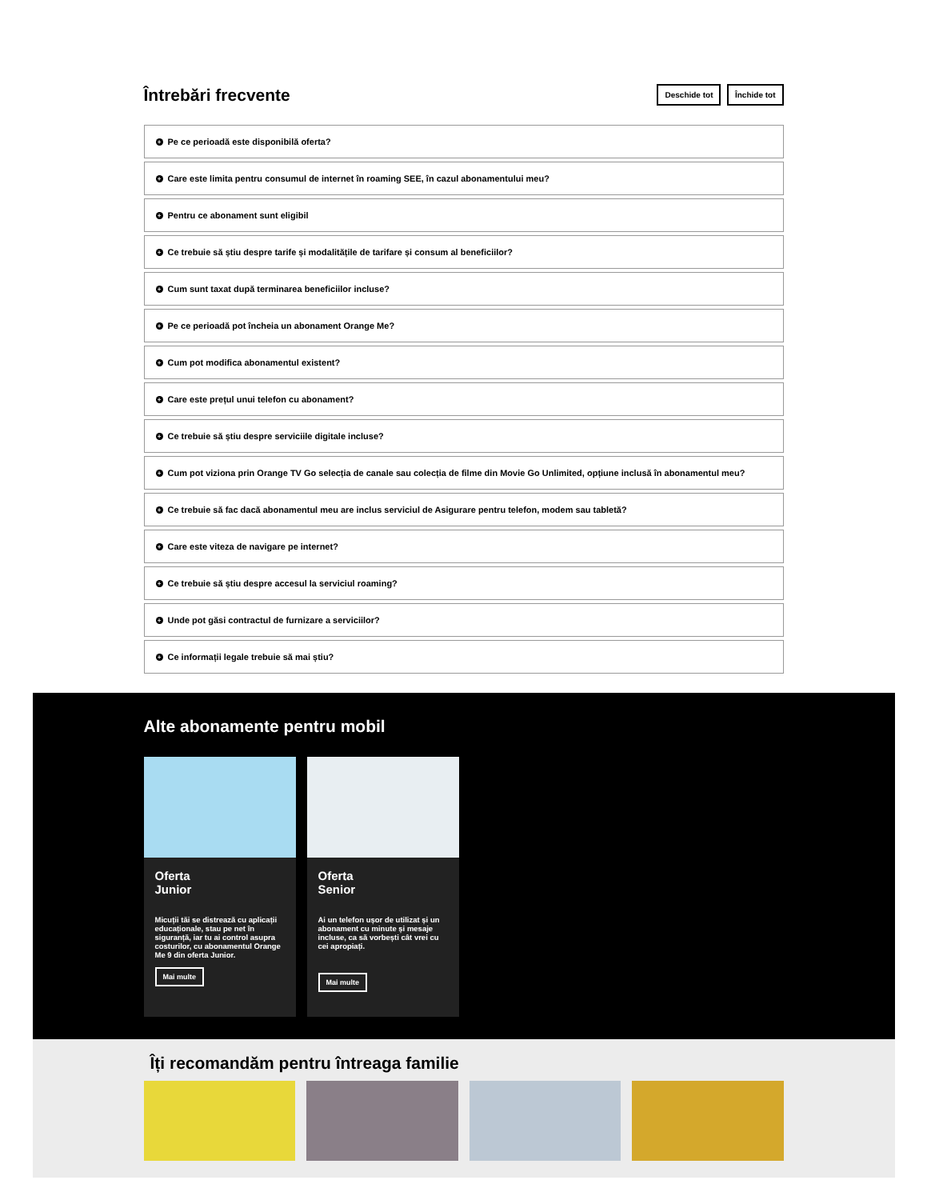Întrebări frecvente
Deschide tot Închide tot
+ Pe ce perioadă este disponibilă oferta?
+ Care este limita pentru consumul de internet în roaming SEE, în cazul abonamentului meu?
+ Pentru ce abonament sunt eligibil
+ Ce trebuie să știu despre tarife și modalitățile de tarifare și consum al beneficiilor?
+ Cum sunt taxat după terminarea beneficiilor incluse?
+ Pe ce perioadă pot încheia un abonament Orange Me?
+ Cum pot modifica abonamentul existent?
+ Care este prețul unui telefon cu abonament?
+ Ce trebuie să știu despre serviciile digitale incluse?
+ Cum pot viziona prin Orange TV Go selecția de canale sau colecția de filme din Movie Go Unlimited, opțiune inclusă în abonamentul meu?
+ Ce trebuie să fac dacă abonamentul meu are inclus serviciul de Asigurare pentru telefon, modem sau tabletă?
+ Care este viteza de navigare pe internet?
+ Ce trebuie să știu despre accesul la serviciul roaming?
+ Unde pot găsi contractul de furnizare a serviciilor?
+ Ce informații legale trebuie să mai știu?
Alte abonamente pentru mobil
Oferta
Junior
Micuții tăi se distrează cu aplicații educaționale, stau pe net în siguranță, iar tu ai control asupra costurilor, cu abonamentul Orange Me 9 din oferta Junior.
Mai multe
Oferta
Senior
Ai un telefon ușor de utilizat și un abonament cu minute și mesaje incluse, ca să vorbești cât vrei cu cei apropiați.
Mai multe
Îți recomandăm pentru întreaga familie